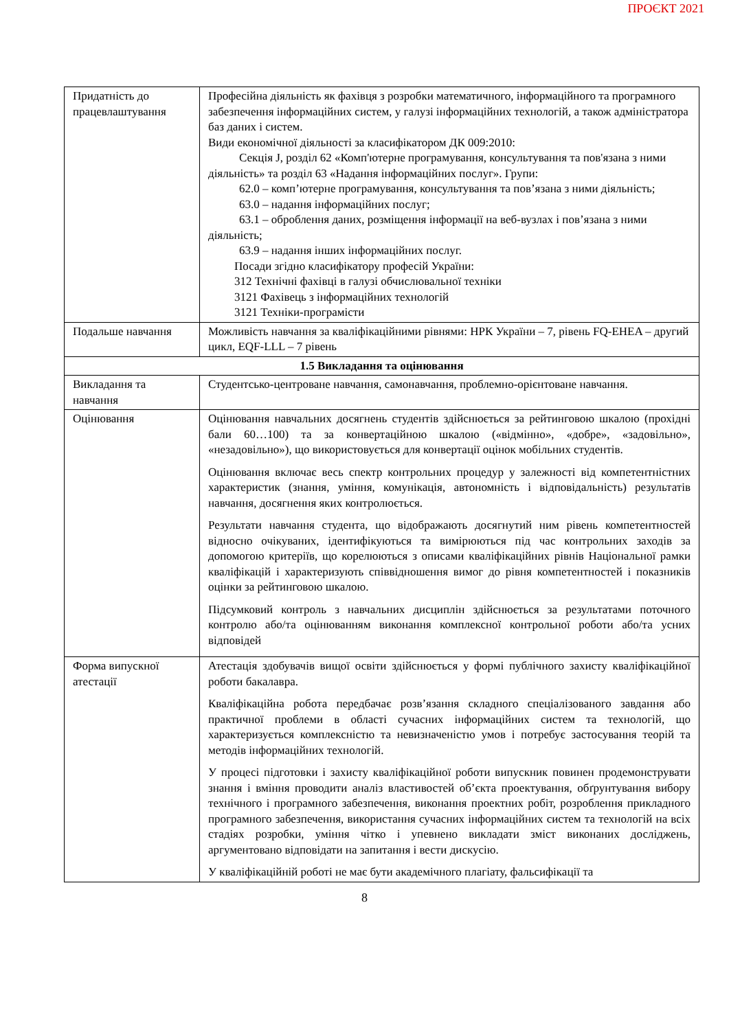ПРОЄКТ 2021
| Придатність до працевлаштування | Професійна діяльність як фахівця з розробки математичного, інформаційного та програмного забезпечення інформаційних систем, у галузі інформаційних технологій, а також адміністратора баз даних і систем. Види економічної діяльності за класифікатором ДК 009:2010: Секція J, розділ 62 «Комп'ютерне програмування, консультування та пов'язана з ними діяльність» та розділ 63 «Надання інформаційних послуг». Групи: 62.0 – комп’ютерне програмування, консультування та пов’язана з ними діяльність; 63.0 – надання інформаційних послуг; 63.1 – оброблення даних, розміщення інформації на веб-вузлах і пов’язана з ними діяльність; 63.9 – надання інших інформаційних послуг. Посади згідно класифікатору професій України: 312 Технічні фахівці в галузі обчислювальної техніки 3121 Фахівець з інформаційних технологій 3121 Техніки-програмісти |
| Подальше навчання | Можливість навчання за кваліфікаційними рівнями: НРК України – 7, рівень FQ-EHEA – другий цикл, EQF-LLL – 7 рівень |
| 1.5 Викладання та оцінювання | |
| Викладання та навчання | Студентсько-центроване навчання, самонавчання, проблемно-орієнтоване навчання. |
| Оцінювання | Оцінювання навчальних досягнень студентів здійснюється за рейтинговою шкалою (прохідні бали 60…100) та за конвертаційною шкалою («відмінно», «добре», «задовільно», «незадовільно»), що використовується для конвертації оцінок мобільних студентів. Оцінювання включає весь спектр контрольних процедур у залежності від компетентністних характеристик (знання, уміння, комунікація, автономність і відповідальність) результатів навчання, досягнення яких контролюється. Результати навчання студента, що відображають досягнутий ним рівень компетентностей відносно очікуваних, ідентифікуються та вимірюються під час контрольних заходів за допомогою критеріїв, що корелюються з описами кваліфікаційних рівнів Національної рамки кваліфікацій і характеризують співвідношення вимог до рівня компетентностей і показників оцінки за рейтинговою шкалою. Підсумковий контроль з навчальних дисциплін здійснюється за результатами поточного контролю або/та оцінюванням виконання комплексної контрольної роботи або/та усних відповідей |
| Форма випускної атестації | Атестація здобувачів вищої освіти здійснюється у формі публічного захисту кваліфікаційної роботи бакалавра. Кваліфікаційна робота передбачає розв’язання складного спеціалізованого завдання або практичної проблеми в області сучасних інформаційних систем та технологій, що характеризується комплексністю та невизначеністю умов і потребує застосування теорій та методів інформаційних технологій. У процесі підготовки і захисту кваліфікаційної роботи випускник повинен продемонструвати знання і вміння проводити аналіз властивостей об’єкта проектування, обґрунтування вибору технічного і програмного забезпечення, виконання проектних робіт, розроблення прикладного програмного забезпечення, використання сучасних інформаційних систем та технологій на всіх стадіях розробки, уміння чітко і упевнено викладати зміст виконаних досліджень, аргументовано відповідати на запитання і вести дискусію. У кваліфікаційній роботі не має бути академічного плагіату, фальсифікації та |
8